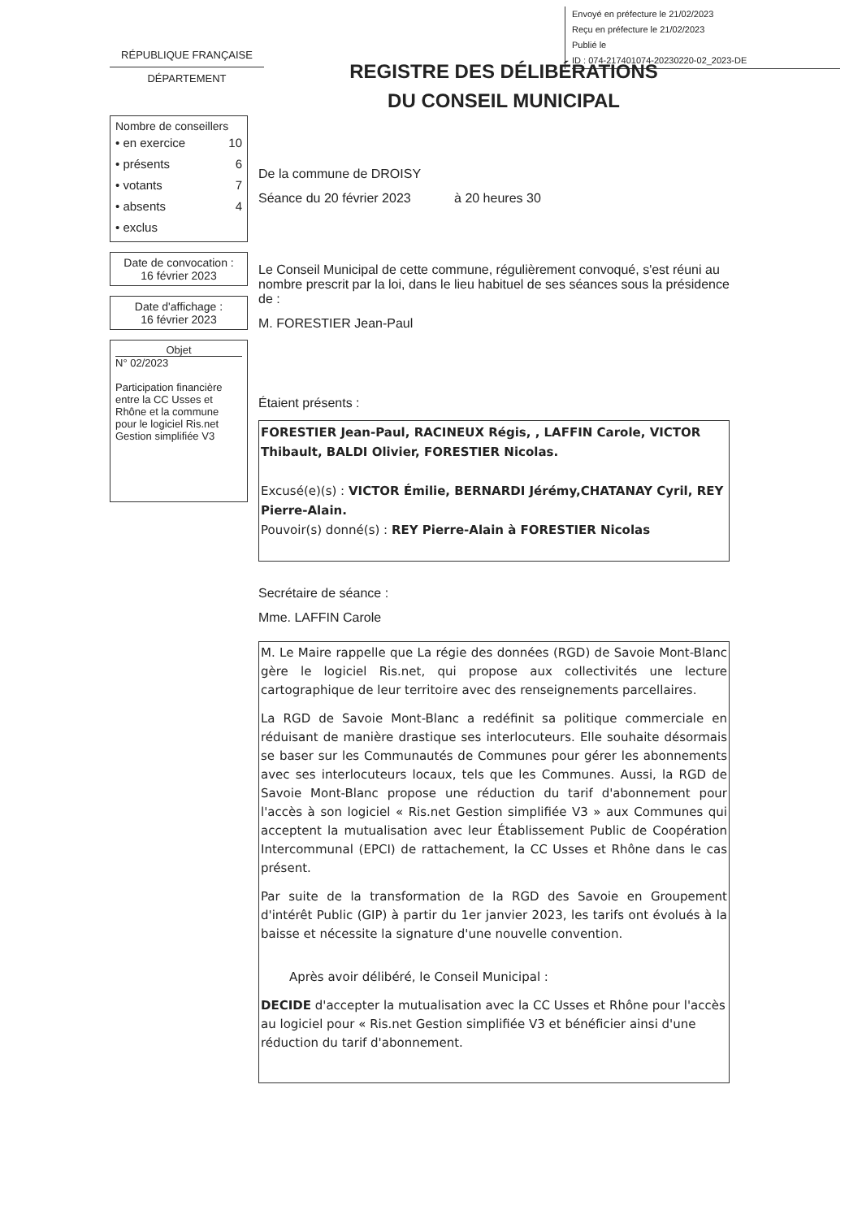Envoyé en préfecture le 21/02/2023
Reçu en préfecture le 21/02/2023
Publié le
ID : 074-217401074-20230220-02_2023-DE
RÉPUBLIQUE FRANÇAISE
DÉPARTEMENT
REGISTRE DES DÉLIBÉRATIONS
DU CONSEIL MUNICIPAL
Nombre de conseillers
• en exercice 10
• présents 6
• votants 7
• absents 4
• exclus
Date de convocation :
16 février 2023
Date d'affichage :
16 février 2023
Objet
N° 02/2023
Participation financière entre la CC Usses et Rhône et la commune pour le logiciel Ris.net Gestion simplifiée V3
De la commune de DROISY
Séance du 20 février 2023 à 20 heures 30
Le Conseil Municipal de cette commune, régulièrement convoqué, s'est réuni au nombre prescrit par la loi, dans le lieu habituel de ses séances sous la présidence de :
M. FORESTIER Jean-Paul
Étaient présents :
FORESTIER Jean-Paul, RACINEUX Régis, , LAFFIN Carole, VICTOR Thibault, BALDI Olivier, FORESTIER Nicolas.
Excusé(e)(s) : VICTOR Émilie, BERNARDI Jérémy,CHATANAY Cyril, REY Pierre-Alain.
Pouvoir(s) donné(s) : REY Pierre-Alain à FORESTIER Nicolas
Secrétaire de séance :
Mme. LAFFIN Carole
M. Le Maire rappelle que La régie des données (RGD) de Savoie Mont-Blanc gère le logiciel Ris.net, qui propose aux collectivités une lecture cartographique de leur territoire avec des renseignements parcellaires.
La RGD de Savoie Mont-Blanc a redéfinit sa politique commerciale en réduisant de manière drastique ses interlocuteurs. Elle souhaite désormais se baser sur les Communautés de Communes pour gérer les abonnements avec ses interlocuteurs locaux, tels que les Communes. Aussi, la RGD de Savoie Mont-Blanc propose une réduction du tarif d'abonnement pour l'accès à son logiciel « Ris.net Gestion simplifiée V3 » aux Communes qui acceptent la mutualisation avec leur Établissement Public de Coopération Intercommunal (EPCI) de rattachement, la CC Usses et Rhône dans le cas présent.
Par suite de la transformation de la RGD des Savoie en Groupement d'intérêt Public (GIP) à partir du 1er janvier 2023, les tarifs ont évolués à la baisse et nécessite la signature d'une nouvelle convention.
Après avoir délibéré, le Conseil Municipal :
DECIDE d'accepter la mutualisation avec la CC Usses et Rhône pour l'accès au logiciel pour « Ris.net Gestion simplifiée V3 et bénéficier ainsi d'une réduction du tarif d'abonnement.